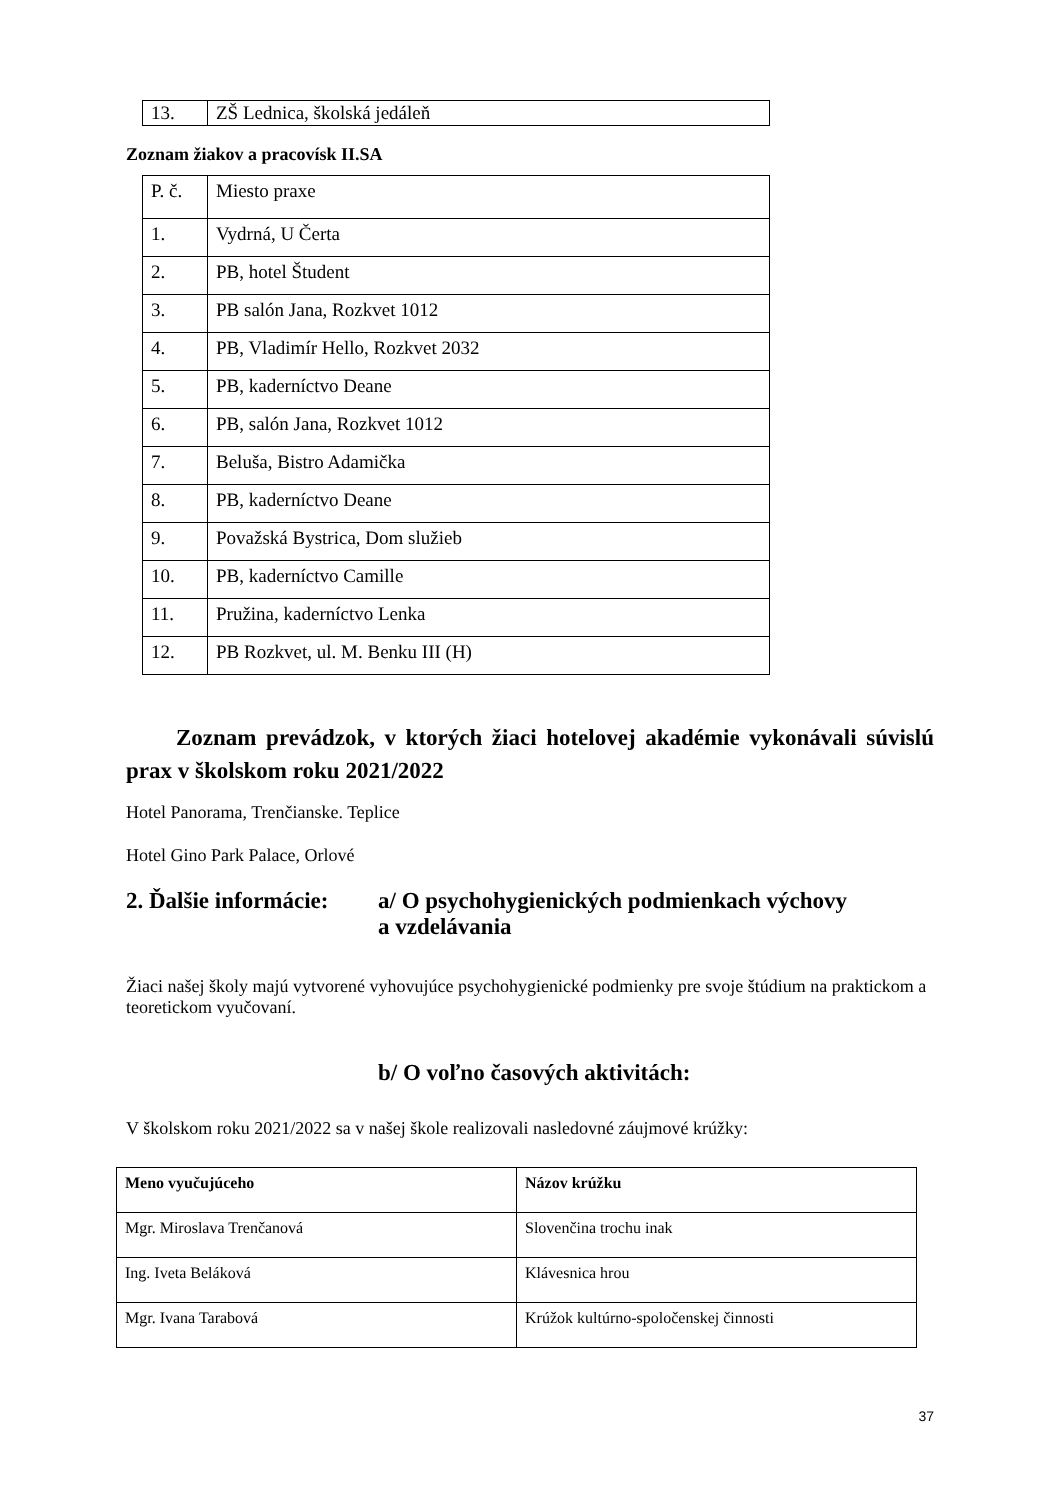| 13. | ZŠ Lednica, školská jedáleň |
Zoznam žiakov a pracovísk II.SA
| P. č. | Miesto praxe |
| 1. | Vydrná, U Čerta |
| 2. | PB, hotel Študent |
| 3. | PB salón Jana, Rozkvet 1012 |
| 4. | PB, Vladimír Hello, Rozkvet 2032 |
| 5. | PB, kaderníctvo Deane |
| 6. | PB, salón Jana, Rozkvet 1012 |
| 7. | Beluša, Bistro Adamička |
| 8. | PB, kaderníctvo Deane |
| 9. | Považská Bystrica, Dom služieb |
| 10. | PB, kaderníctvo Camille |
| 11. | Pružina, kaderníctvo Lenka |
| 12. | PB Rozkvet, ul. M. Benku III (H) |
Zoznam prevádzok, v ktorých žiaci hotelovej akadémie vykonávali súvislú prax v školskom roku 2021/2022
Hotel Panorama, Trenčianske. Teplice
Hotel Gino Park Palace, Orlové
2. Ďalšie informácie:
a/ O psychohygienických podmienkach výchovy
a vzdelávania
Žiaci našej školy majú vytvorené vyhovujúce psychohygienické podmienky pre svoje štúdium na praktickom a teoretickom vyučovaní.
b/ O voľno časových aktivitách:
V školskom roku 2021/2022 sa v našej škole realizovali nasledovné záujmové krúžky:
| Meno vyučujúceho | Názov krúžku |
| --- | --- |
| Mgr. Miroslava Trenčanová | Slovenčina trochu inak |
| Ing. Iveta Beláková | Klávesnica hrou |
| Mgr. Ivana Tarabová | Krúžok kultúrno-spoločenskej činnosti |
37